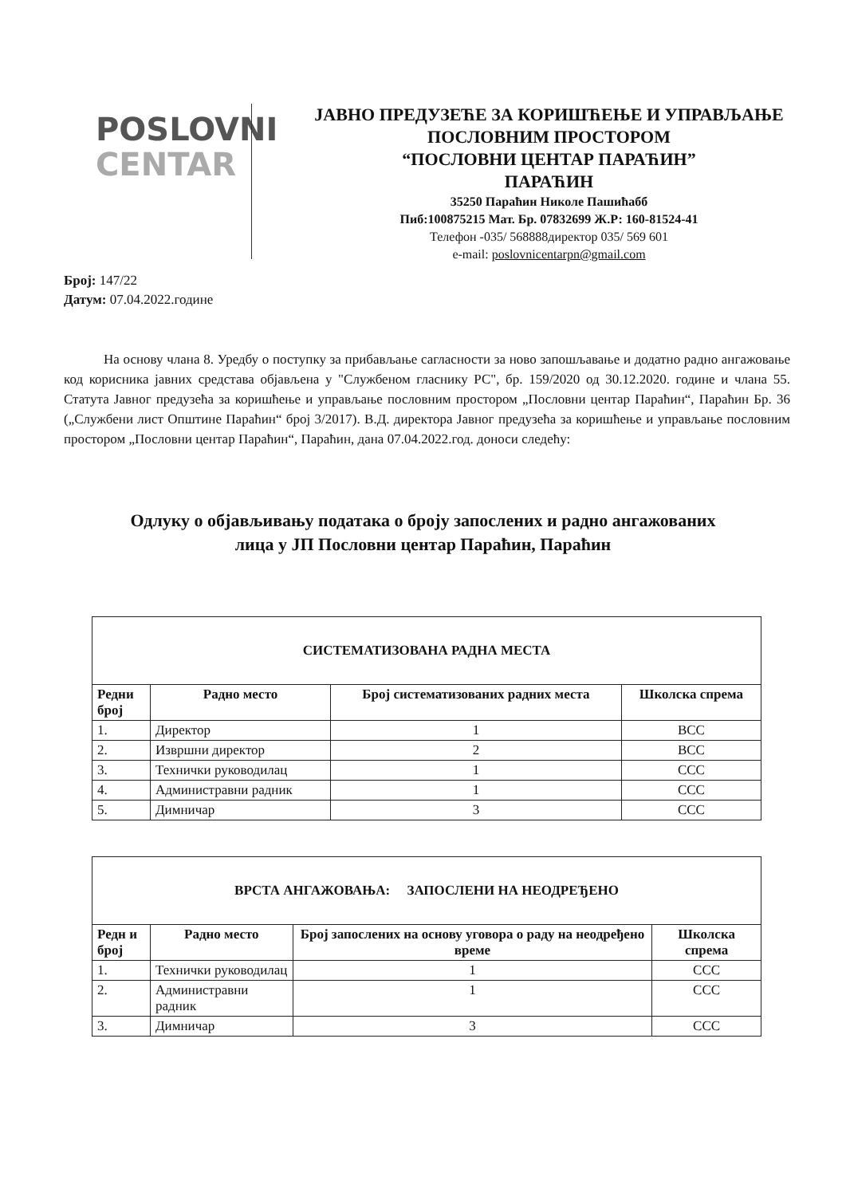POSLOVNI
CENTAR
ЈАВНО ПРЕДУЗЕЋЕ ЗА КОРИШЋЕЊЕ И УПРАВЉАЊЕ
ПОСЛОВНИМ ПРОСТОРОМ
“ПОСЛОВНИ ЦЕНТАР ПАРАЋИН”
ПАРАЋИН
35250 Параћин Николе Пашићабб
Пиб:100875215 Мат. Бр. 07832699 Ж.Р: 160-81524-41
Телефон -035/ 568888директор 035/ 569 601
e-mail: poslovnicentarpn@gmail.com
Број: 147/22
Датум: 07.04.2022.године
На основу члана 8. Уредбу о поступку за прибављање сагласности за ново запошљавање и додатно радно ангажовање код корисника јавних средстава објављена у "Службеном гласнику РС", бр. 159/2020 од 30.12.2020. године и члана 55. Статута Јавног предузећа за коришћење и управљање пословним простором „Пословни центар Параћин“, Параћин Бр. 36 („Службени лист Општине Параћин“ број 3/2017). В.Д. директора Јавног предузећа за коришћење и управљање пословним простором „Пословни центар Параћин“, Параћин, дана 07.04.2022.год. доноси следећу:
Одлуку о објављивању података о броју запослених и радно ангажованих
лица у ЈП Пословни центар Параћин, Параћин
| СИСТЕМАТИЗОВАНА РАДНА МЕСТА | | | |
| --- | --- | --- | --- |
| Редни број | Радно место | Број систематизованих радних места | Школска спрема |
| 1. | Директор | 1 | ВСС |
| 2. | Извршни директор | 2 | ВСС |
| 3. | Технички руководилац | 1 | ССС |
| 4. | Администравни радник | 1 | ССС |
| 5. | Димничар | 3 | ССС |
| ВРСТА АНГАЖОВАЊА: ЗАПОСЛЕНИ НА НЕОДРЕЂЕНО | | | |
| --- | --- | --- | --- |
| Редн и број | Радно место | Број запослених на основу уговора о раду на неодређено време | Школска спрема |
| 1. | Технички руководилац | 1 | ССС |
| 2. | Администравни радник | 1 | ССС |
| 3. | Димничар | 3 | ССС |